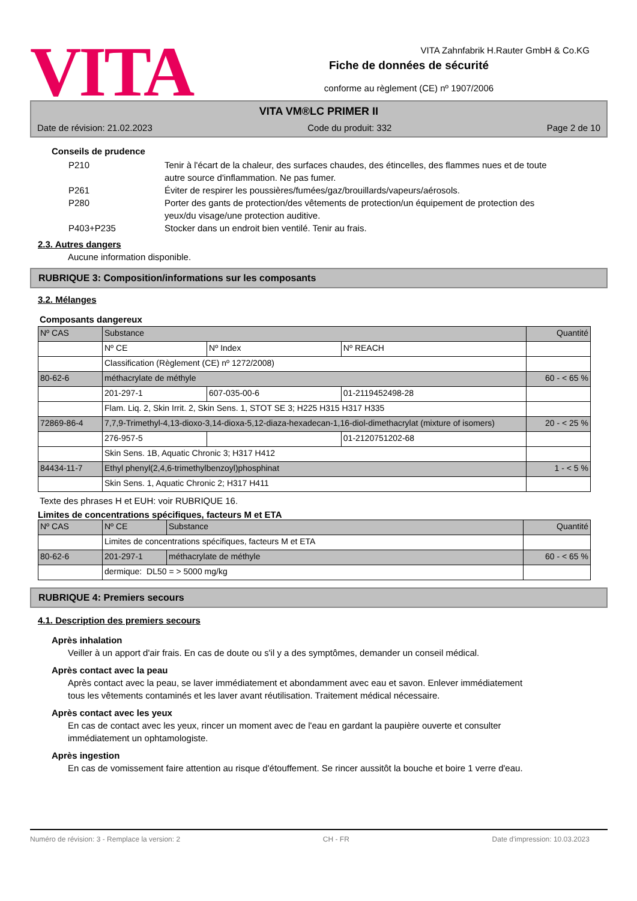VITA
VITA Zahnfabrik H.Rauter GmbH & Co.KG
Fiche de données de sécurité
conforme au règlement (CE) nº 1907/2006
VITA VM®LC PRIMER II
Date de révision: 21.02.2023 Code du produit: 332 Page 2 de 10
Conseils de prudence
P210 Tenir à l'écart de la chaleur, des surfaces chaudes, des étincelles, des flammes nues et de toute autre source d'inflammation. Ne pas fumer.
P261 Éviter de respirer les poussières/fumées/gaz/brouillards/vapeurs/aérosols.
P280 Porter des gants de protection/des vêtements de protection/un équipement de protection des yeux/du visage/une protection auditive.
P403+P235 Stocker dans un endroit bien ventilé. Tenir au frais.
2.3. Autres dangers
Aucune information disponible.
RUBRIQUE 3: Composition/informations sur les composants
3.2. Mélanges
Composants dangereux
| Nº CAS | Substance | | | Quantité |
| | Nº CE | Nº Index | Nº REACH | |
| | Classification (Règlement (CE) nº 1272/2008) | | | |
| 80-62-6 | méthacrylate de méthyle | | | 60 - < 65 % |
| | 201-297-1 | 607-035-00-6 | 01-2119452498-28 | |
| | Flam. Liq. 2, Skin Irrit. 2, Skin Sens. 1, STOT SE 3; H225 H315 H317 H335 | | | |
| 72869-86-4 | 7,7,9-Trimethyl-4,13-dioxo-3,14-dioxa-5,12-diaza-hexadecan-1,16-diol-dimethacrylat (mixture of isomers) | | | 20 - < 25 % |
| | 276-957-5 | | 01-2120751202-68 | |
| | Skin Sens. 1B, Aquatic Chronic 3; H317 H412 | | | |
| 84434-11-7 | Ethyl phenyl(2,4,6-trimethylbenzoyl)phosphinat | | | 1 - < 5 % |
| | Skin Sens. 1, Aquatic Chronic 2; H317 H411 | | | |
Texte des phrases H et EUH: voir RUBRIQUE 16.
Limites de concentrations spécifiques, facteurs M et ETA
| Nº CAS | Nº CE | Substance | Quantité |
| | Limites de concentrations spécifiques, facteurs M et ETA | | |
| 80-62-6 | 201-297-1 | méthacrylate de méthyle | 60 - < 65 % |
| | dermique: DL50 = > 5000 mg/kg | | |
RUBRIQUE 4: Premiers secours
4.1. Description des premiers secours
Après inhalation
Veiller à un apport d'air frais. En cas de doute ou s'il y a des symptômes, demander un conseil médical.
Après contact avec la peau
Après contact avec la peau, se laver immédiatement et abondamment avec eau et savon. Enlever immédiatement tous les vêtements contaminés et les laver avant réutilisation. Traitement médical nécessaire.
Après contact avec les yeux
En cas de contact avec les yeux, rincer un moment avec de l'eau en gardant la paupière ouverte et consulter immédiatement un ophtamologiste.
Après ingestion
En cas de vomissement faire attention au risque d'étouffement. Se rincer aussitôt la bouche et boire 1 verre d'eau.
Numéro de révision: 3 - Remplace la version: 2 CH - FR Date d'impression: 10.03.2023